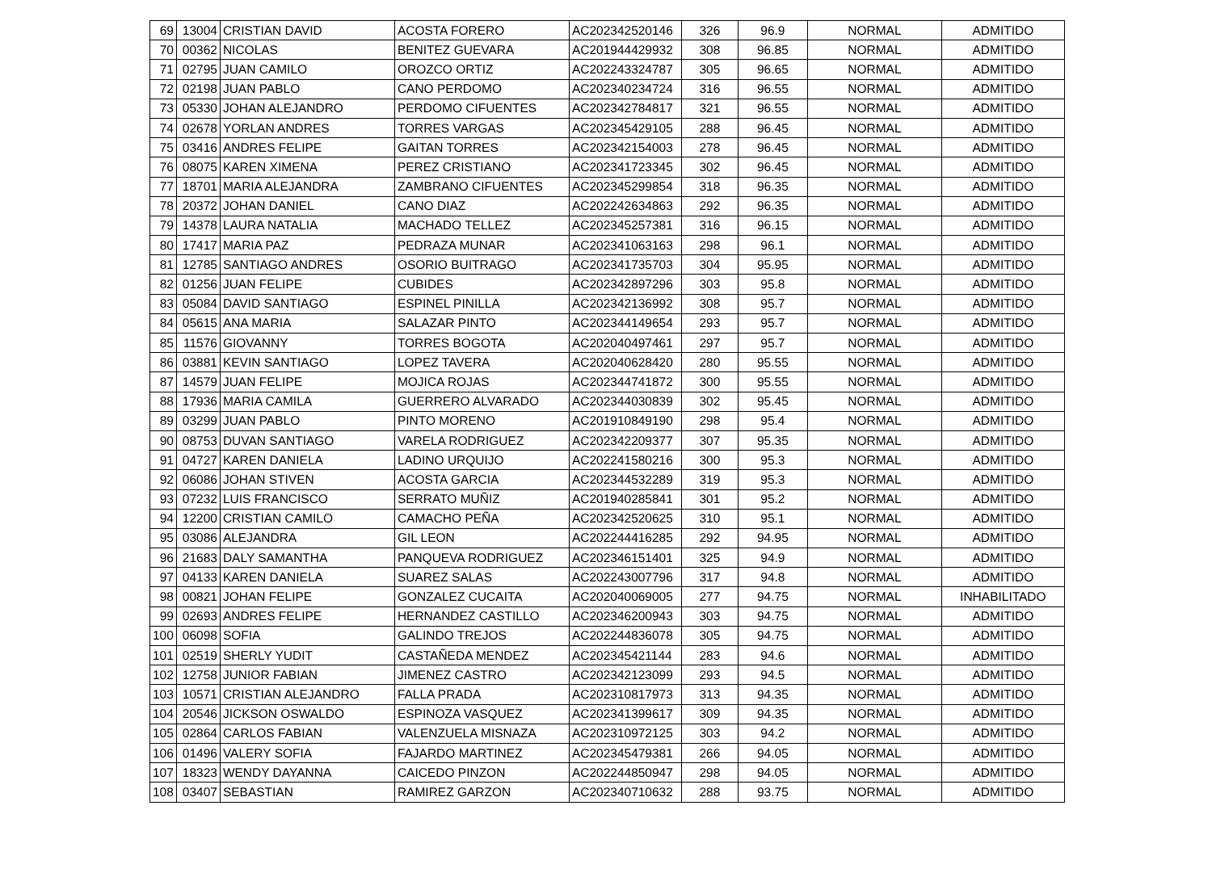| 69 | 13004 | CRISTIAN DAVID | ACOSTA FORERO | AC202342520146 | 326 | 96.9 | NORMAL | ADMITIDO |
| 70 | 00362 | NICOLAS | BENITEZ GUEVARA | AC201944429932 | 308 | 96.85 | NORMAL | ADMITIDO |
| 71 | 02795 | JUAN CAMILO | OROZCO ORTIZ | AC202243324787 | 305 | 96.65 | NORMAL | ADMITIDO |
| 72 | 02198 | JUAN PABLO | CANO PERDOMO | AC202340234724 | 316 | 96.55 | NORMAL | ADMITIDO |
| 73 | 05330 | JOHAN ALEJANDRO | PERDOMO CIFUENTES | AC202342784817 | 321 | 96.55 | NORMAL | ADMITIDO |
| 74 | 02678 | YORLAN ANDRES | TORRES VARGAS | AC202345429105 | 288 | 96.45 | NORMAL | ADMITIDO |
| 75 | 03416 | ANDRES FELIPE | GAITAN TORRES | AC202342154003 | 278 | 96.45 | NORMAL | ADMITIDO |
| 76 | 08075 | KAREN XIMENA | PEREZ CRISTIANO | AC202341723345 | 302 | 96.45 | NORMAL | ADMITIDO |
| 77 | 18701 | MARIA ALEJANDRA | ZAMBRANO CIFUENTES | AC202345299854 | 318 | 96.35 | NORMAL | ADMITIDO |
| 78 | 20372 | JOHAN DANIEL | CANO DIAZ | AC202242634863 | 292 | 96.35 | NORMAL | ADMITIDO |
| 79 | 14378 | LAURA NATALIA | MACHADO TELLEZ | AC202345257381 | 316 | 96.15 | NORMAL | ADMITIDO |
| 80 | 17417 | MARIA PAZ | PEDRAZA MUNAR | AC202341063163 | 298 | 96.1 | NORMAL | ADMITIDO |
| 81 | 12785 | SANTIAGO ANDRES | OSORIO BUITRAGO | AC202341735703 | 304 | 95.95 | NORMAL | ADMITIDO |
| 82 | 01256 | JUAN FELIPE | CUBIDES | AC202342897296 | 303 | 95.8 | NORMAL | ADMITIDO |
| 83 | 05084 | DAVID SANTIAGO | ESPINEL PINILLA | AC202342136992 | 308 | 95.7 | NORMAL | ADMITIDO |
| 84 | 05615 | ANA MARIA | SALAZAR PINTO | AC202344149654 | 293 | 95.7 | NORMAL | ADMITIDO |
| 85 | 11576 | GIOVANNY | TORRES BOGOTA | AC202040497461 | 297 | 95.7 | NORMAL | ADMITIDO |
| 86 | 03881 | KEVIN SANTIAGO | LOPEZ TAVERA | AC202040628420 | 280 | 95.55 | NORMAL | ADMITIDO |
| 87 | 14579 | JUAN FELIPE | MOJICA ROJAS | AC202344741872 | 300 | 95.55 | NORMAL | ADMITIDO |
| 88 | 17936 | MARIA CAMILA | GUERRERO ALVARADO | AC202344030839 | 302 | 95.45 | NORMAL | ADMITIDO |
| 89 | 03299 | JUAN PABLO | PINTO MORENO | AC201910849190 | 298 | 95.4 | NORMAL | ADMITIDO |
| 90 | 08753 | DUVAN SANTIAGO | VARELA RODRIGUEZ | AC202342209377 | 307 | 95.35 | NORMAL | ADMITIDO |
| 91 | 04727 | KAREN DANIELA | LADINO URQUIJO | AC202241580216 | 300 | 95.3 | NORMAL | ADMITIDO |
| 92 | 06086 | JOHAN STIVEN | ACOSTA GARCIA | AC202344532289 | 319 | 95.3 | NORMAL | ADMITIDO |
| 93 | 07232 | LUIS FRANCISCO | SERRATO MUÑIZ | AC201940285841 | 301 | 95.2 | NORMAL | ADMITIDO |
| 94 | 12200 | CRISTIAN CAMILO | CAMACHO PEÑA | AC202342520625 | 310 | 95.1 | NORMAL | ADMITIDO |
| 95 | 03086 | ALEJANDRA | GIL LEON | AC202244416285 | 292 | 94.95 | NORMAL | ADMITIDO |
| 96 | 21683 | DALY SAMANTHA | PANQUEVA RODRIGUEZ | AC202346151401 | 325 | 94.9 | NORMAL | ADMITIDO |
| 97 | 04133 | KAREN DANIELA | SUAREZ SALAS | AC202243007796 | 317 | 94.8 | NORMAL | ADMITIDO |
| 98 | 00821 | JOHAN FELIPE | GONZALEZ CUCAITA | AC202040069005 | 277 | 94.75 | NORMAL | INHABILITADO |
| 99 | 02693 | ANDRES FELIPE | HERNANDEZ CASTILLO | AC202346200943 | 303 | 94.75 | NORMAL | ADMITIDO |
| 100 | 06098 | SOFIA | GALINDO TREJOS | AC202244836078 | 305 | 94.75 | NORMAL | ADMITIDO |
| 101 | 02519 | SHERLY YUDIT | CASTAÑEDA MENDEZ | AC202345421144 | 283 | 94.6 | NORMAL | ADMITIDO |
| 102 | 12758 | JUNIOR FABIAN | JIMENEZ CASTRO | AC202342123099 | 293 | 94.5 | NORMAL | ADMITIDO |
| 103 | 10571 | CRISTIAN ALEJANDRO | FALLA PRADA | AC202310817973 | 313 | 94.35 | NORMAL | ADMITIDO |
| 104 | 20546 | JICKSON OSWALDO | ESPINOZA VASQUEZ | AC202341399617 | 309 | 94.35 | NORMAL | ADMITIDO |
| 105 | 02864 | CARLOS FABIAN | VALENZUELA MISNAZA | AC202310972125 | 303 | 94.2 | NORMAL | ADMITIDO |
| 106 | 01496 | VALERY SOFIA | FAJARDO MARTINEZ | AC202345479381 | 266 | 94.05 | NORMAL | ADMITIDO |
| 107 | 18323 | WENDY DAYANNA | CAICEDO PINZON | AC202244850947 | 298 | 94.05 | NORMAL | ADMITIDO |
| 108 | 03407 | SEBASTIAN | RAMIREZ GARZON | AC202340710632 | 288 | 93.75 | NORMAL | ADMITIDO |